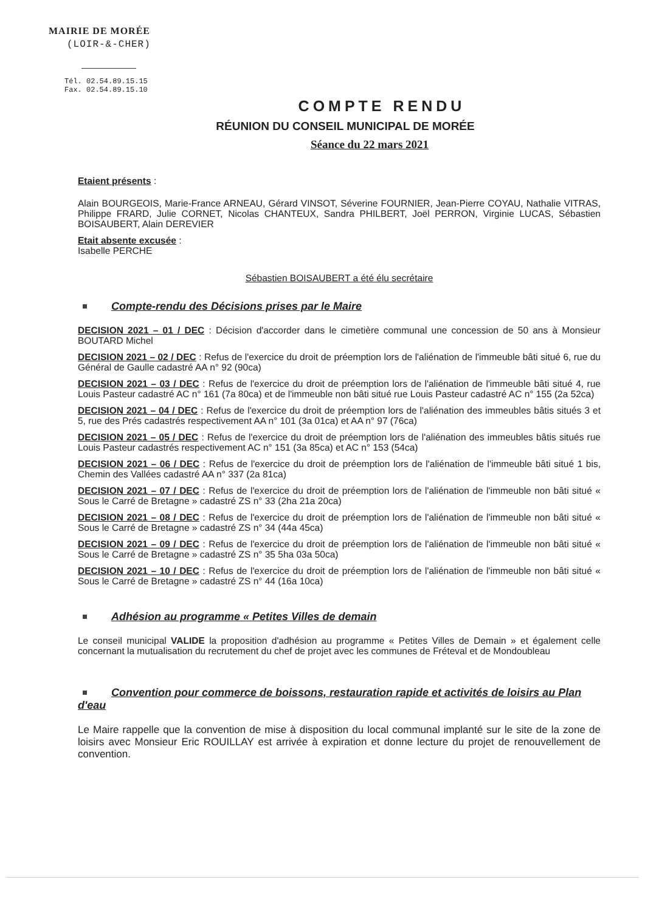MAIRIE DE MORÉE
(LOIR-&-CHER)
Tél. 02.54.89.15.15
Fax. 02.54.89.15.10
COMPTE RENDU
RÉUNION DU CONSEIL MUNICIPAL DE MORÉE
Séance du 22 mars 2021
Etaient présents :
Alain BOURGEOIS, Marie-France ARNEAU, Gérard VINSOT, Séverine FOURNIER, Jean-Pierre COYAU, Nathalie VITRAS, Philippe FRARD, Julie CORNET, Nicolas CHANTEUX, Sandra PHILBERT, Joël PERRON, Virginie LUCAS, Sébastien BOISAUBERT, Alain DEREVIER
Etait absente excusée :
Isabelle PERCHE
Sébastien BOISAUBERT a été élu secrétaire
Compte-rendu des Décisions prises par le Maire
DECISION 2021 – 01 / DEC : Décision d'accorder dans le cimetière communal une concession de 50 ans à Monsieur BOUTARD Michel
DECISION 2021 – 02 / DEC : Refus de l'exercice du droit de préemption lors de l'aliénation de l'immeuble bâti situé 6, rue du Général de Gaulle cadastré AA n° 92 (90ca)
DECISION 2021 – 03 / DEC : Refus de l'exercice du droit de préemption lors de l'aliénation de l'immeuble bâti situé 4, rue Louis Pasteur cadastré AC n° 161 (7a 80ca) et de l'immeuble non bâti situé rue Louis Pasteur cadastré AC n° 155 (2a 52ca)
DECISION 2021 – 04 / DEC : Refus de l'exercice du droit de préemption lors de l'aliénation des immeubles bâtis situés 3 et 5, rue des Prés cadastrés respectivement AA n° 101 (3a 01ca) et AA n° 97 (76ca)
DECISION 2021 – 05 / DEC : Refus de l'exercice du droit de préemption lors de l'aliénation des immeubles bâtis situés rue Louis Pasteur cadastrés respectivement AC n° 151 (3a 85ca) et AC n° 153 (54ca)
DECISION 2021 – 06 / DEC : Refus de l'exercice du droit de préemption lors de l'aliénation de l'immeuble bâti situé 1 bis, Chemin des Vallées cadastré AA n° 337 (2a 81ca)
DECISION 2021 – 07 / DEC : Refus de l'exercice du droit de préemption lors de l'aliénation de l'immeuble non bâti situé « Sous le Carré de Bretagne » cadastré ZS n° 33 (2ha 21a 20ca)
DECISION 2021 – 08 / DEC : Refus de l'exercice du droit de préemption lors de l'aliénation de l'immeuble non bâti situé « Sous le Carré de Bretagne » cadastré ZS n° 34 (44a 45ca)
DECISION 2021 – 09 / DEC : Refus de l'exercice du droit de préemption lors de l'aliénation de l'immeuble non bâti situé « Sous le Carré de Bretagne » cadastré ZS n° 35 5ha 03a 50ca)
DECISION 2021 – 10 / DEC : Refus de l'exercice du droit de préemption lors de l'aliénation de l'immeuble non bâti situé « Sous le Carré de Bretagne » cadastré ZS n° 44 (16a 10ca)
Adhésion au programme « Petites Villes de demain
Le conseil municipal VALIDE la proposition d'adhésion au programme « Petites Villes de Demain » et également celle concernant la mutualisation du recrutement du chef de projet avec les communes de Fréteval et de Mondoubleau
Convention pour commerce de boissons, restauration rapide et activités de loisirs au Plan d'eau
Le Maire rappelle que la convention de mise à disposition du local communal implanté sur le site de la zone de loisirs avec Monsieur Eric ROUILLAY est arrivée à expiration et donne lecture du projet de renouvellement de convention.